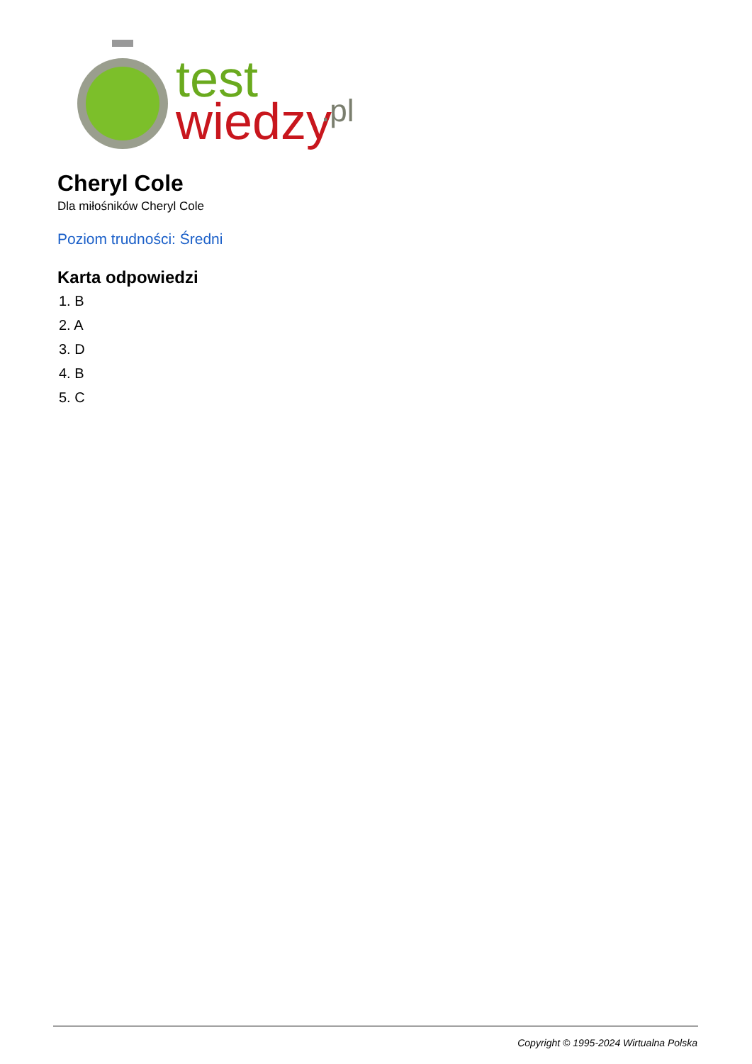test
wiedzy
.pl
Cheryl Cole
Dla miłośników Cheryl Cole
Poziom trudności: Średni
Karta odpowiedzi
1. B
2. A
3. D
4. B
5. C
Copyright © 1995-2024 Wirtualna Polska